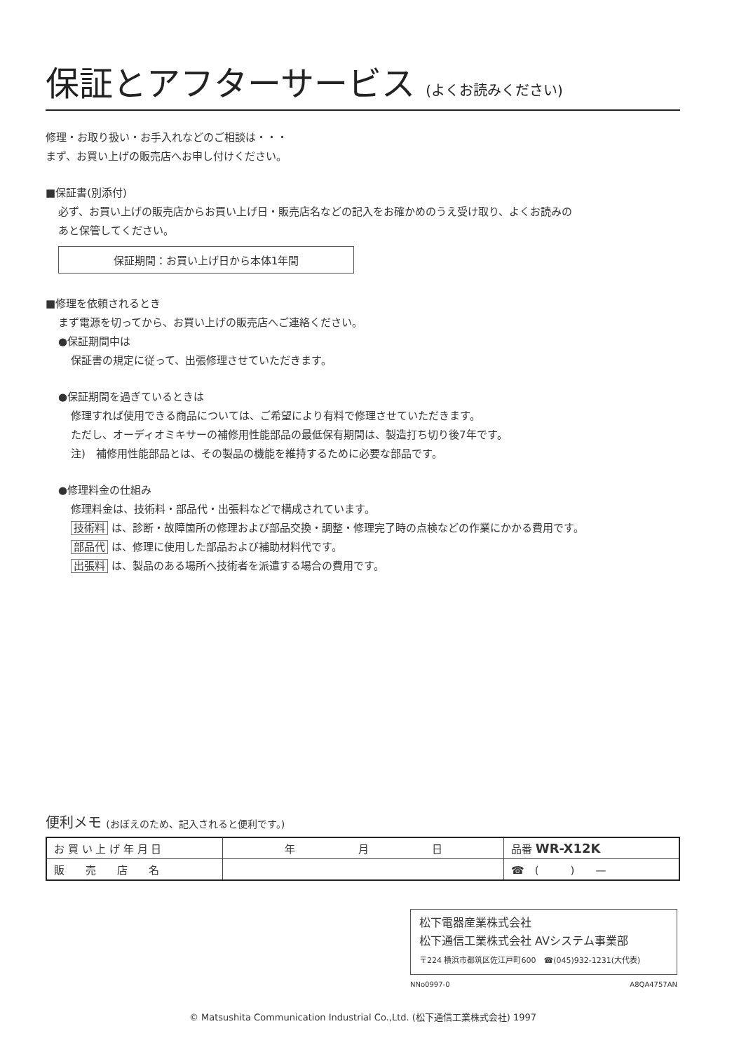保証とアフターサービス (よくお読みください)
修理・お取り扱い・お手入れなどのご相談は・・・
まず、お買い上げの販売店へお申し付けください。
■保証書(別添付)
必ず、お買い上げの販売店からお買い上げ日・販売店名などの記入をお確かめのうえ受け取り、よくお読みの
あと保管してください。
保証期間：お買い上げ日から本体1年間
■修理を依頼されるとき
まず電源を切ってから、お買い上げの販売店へご連絡ください。
●保証期間中は
保証書の規定に従って、出張修理させていただきます。
●保証期間を過ぎているときは
修理すれば使用できる商品については、ご希望により有料で修理させていただきます。
ただし、オーディオミキサーの補修用性能部品の最低保有期間は、製造打ち切り後7年です。
注)　補修用性能部品とは、その製品の機能を維持するために必要な部品です。
●修理料金の仕組み
修理料金は、技術料・部品代・出張料などで構成されています。
技術料 は、診断・故障箇所の修理および部品交換・調整・修理完了時の点検などの作業にかかる費用です。
部品代 は、修理に使用した部品および補助材料代です。
出張料 は、製品のある場所へ技術者を派遣する場合の費用です。
便利メモ (おぼえのため、記入されると便利です。)
| お 買 い 上 げ 年 月 日 | 年 月 日 | 品番 WR-X12K |
| 販 売 店 名 | | ☎ ( ) — |
松下電器産業株式会社
松下通信工業株式会社 AVシステム事業部
〒224 横浜市都筑区佐江戸町600　☎(045)932-1231(大代表)
NNo0997-0 A8QA4757AN
© Matsushita Communication Industrial Co.,Ltd. (松下通信工業株式会社) 1997